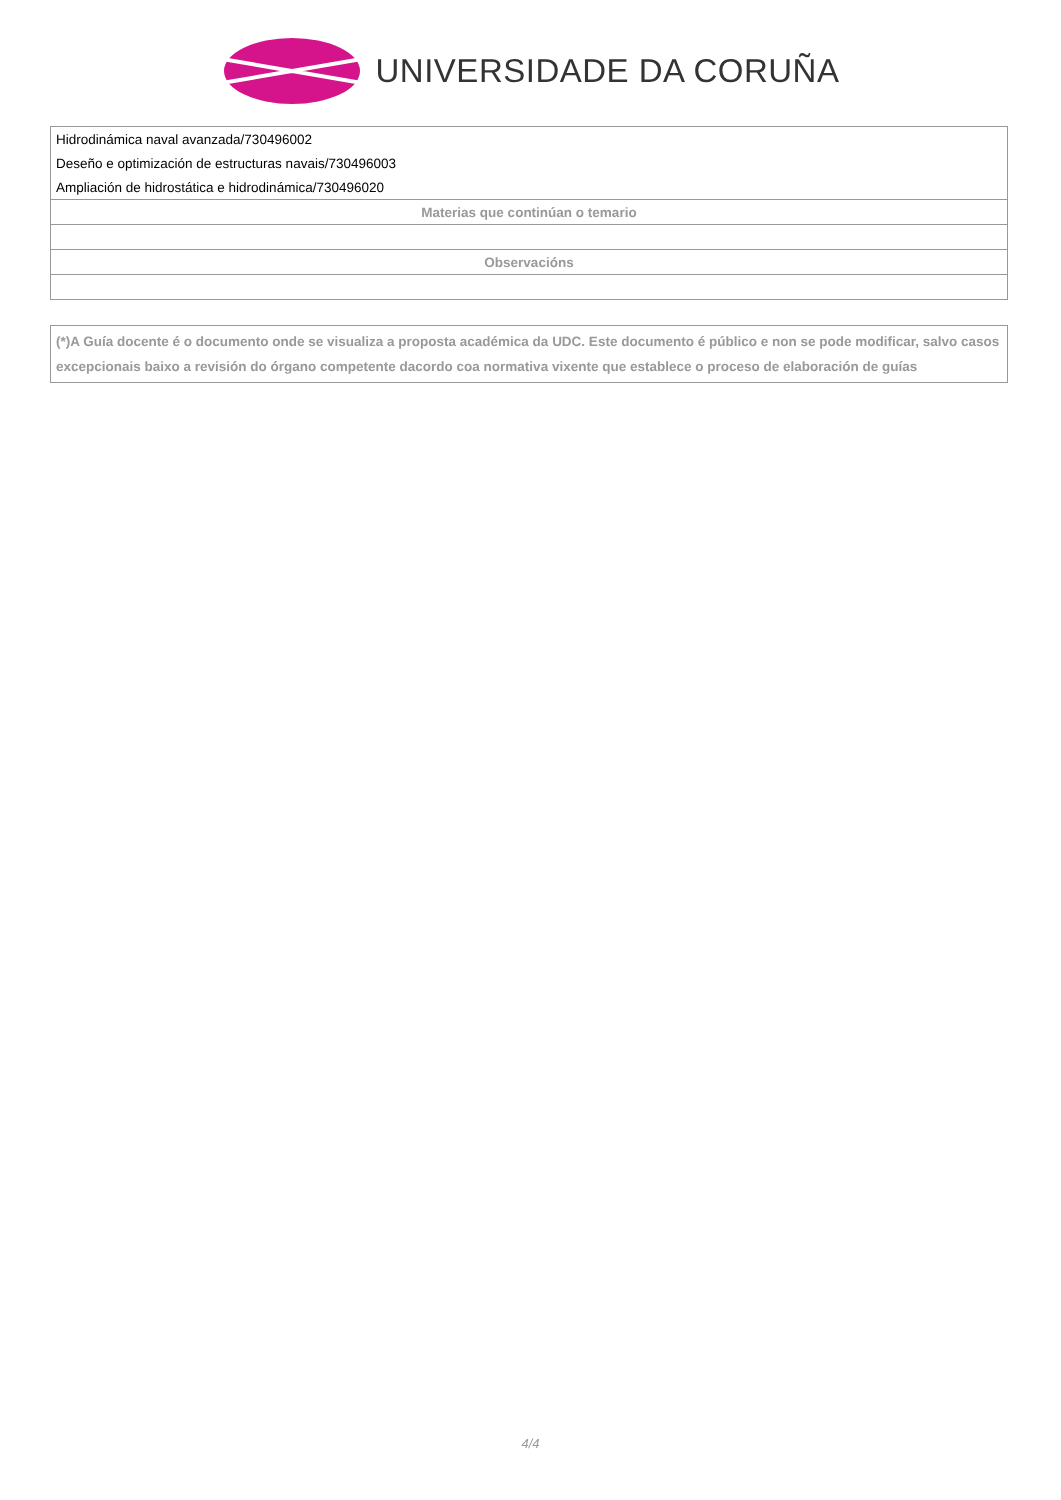UNIVERSIDADE DA CORUÑA
| Hidrodinámica naval avanzada/730496002 |
| Deseño e optimización de estructuras navais/730496003 |
| Ampliación de hidrostática e hidrodinámica/730496020 |
| Materias que continúan o temario |
| Observacións |
(*)A Guía docente é o documento onde se visualiza a proposta académica da UDC. Este documento é público e non se pode modificar, salvo casos excepcionais baixo a revisión do órgano competente dacordo coa normativa vixente que establece o proceso de elaboración de guías
4/4